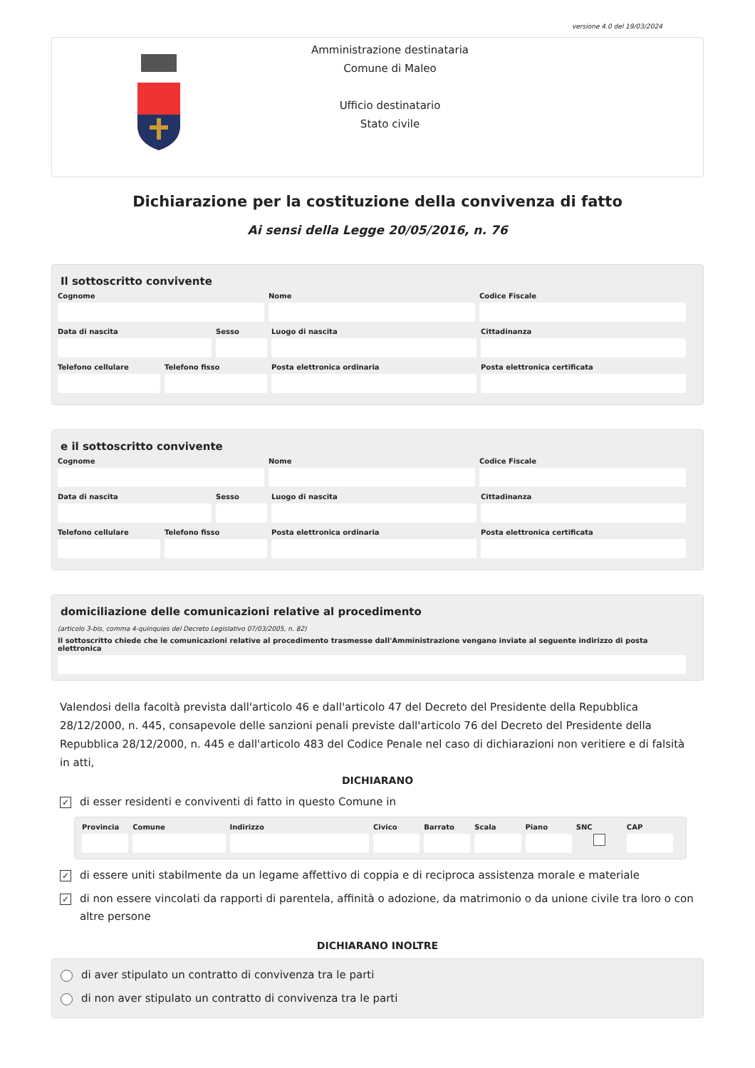versione 4.0 del 19/03/2024
Amministrazione destinataria
Comune di Maleo
Ufficio destinatario
Stato civile
Dichiarazione per la costituzione della convivenza di fatto
Ai sensi della Legge 20/05/2016, n. 76
Il sottoscritto convivente
Cognome Nome Codice Fiscale
Data di nascita Sesso Luogo di nascita Cittadinanza
Telefono cellulare Telefono fisso Posta elettronica ordinaria Posta elettronica certificata
e il sottoscritto convivente
Cognome Nome Codice Fiscale
Data di nascita Sesso Luogo di nascita Cittadinanza
Telefono cellulare Telefono fisso Posta elettronica ordinaria Posta elettronica certificata
domiciliazione delle comunicazioni relative al procedimento
(articolo 3-bis, comma 4-quinquies del Decreto Legislativo 07/03/2005, n. 82)
Il sottoscritto chiede che le comunicazioni relative al procedimento trasmesse dall'Amministrazione vengano inviate al seguente indirizzo di posta elettronica
Valendosi della facoltà prevista dall'articolo 46 e dall'articolo 47 del Decreto del Presidente della Repubblica 28/12/2000, n. 445, consapevole delle sanzioni penali previste dall'articolo 76 del Decreto del Presidente della Repubblica 28/12/2000, n. 445 e dall'articolo 483 del Codice Penale nel caso di dichiarazioni non veritiere e di falsità in atti,
DICHIARANO
✓ di esser residenti e conviventi di fatto in questo Comune in
Provincia Comune Indirizzo Civico Barrato Scala Piano SNC CAP
✓ di essere uniti stabilmente da un legame affettivo di coppia e di reciproca assistenza morale e materiale
✓ di non essere vincolati da rapporti di parentela, affinità o adozione, da matrimonio o da unione civile tra loro o con altre persone
DICHIARANO INOLTRE
di aver stipulato un contratto di convivenza tra le parti
di non aver stipulato un contratto di convivenza tra le parti